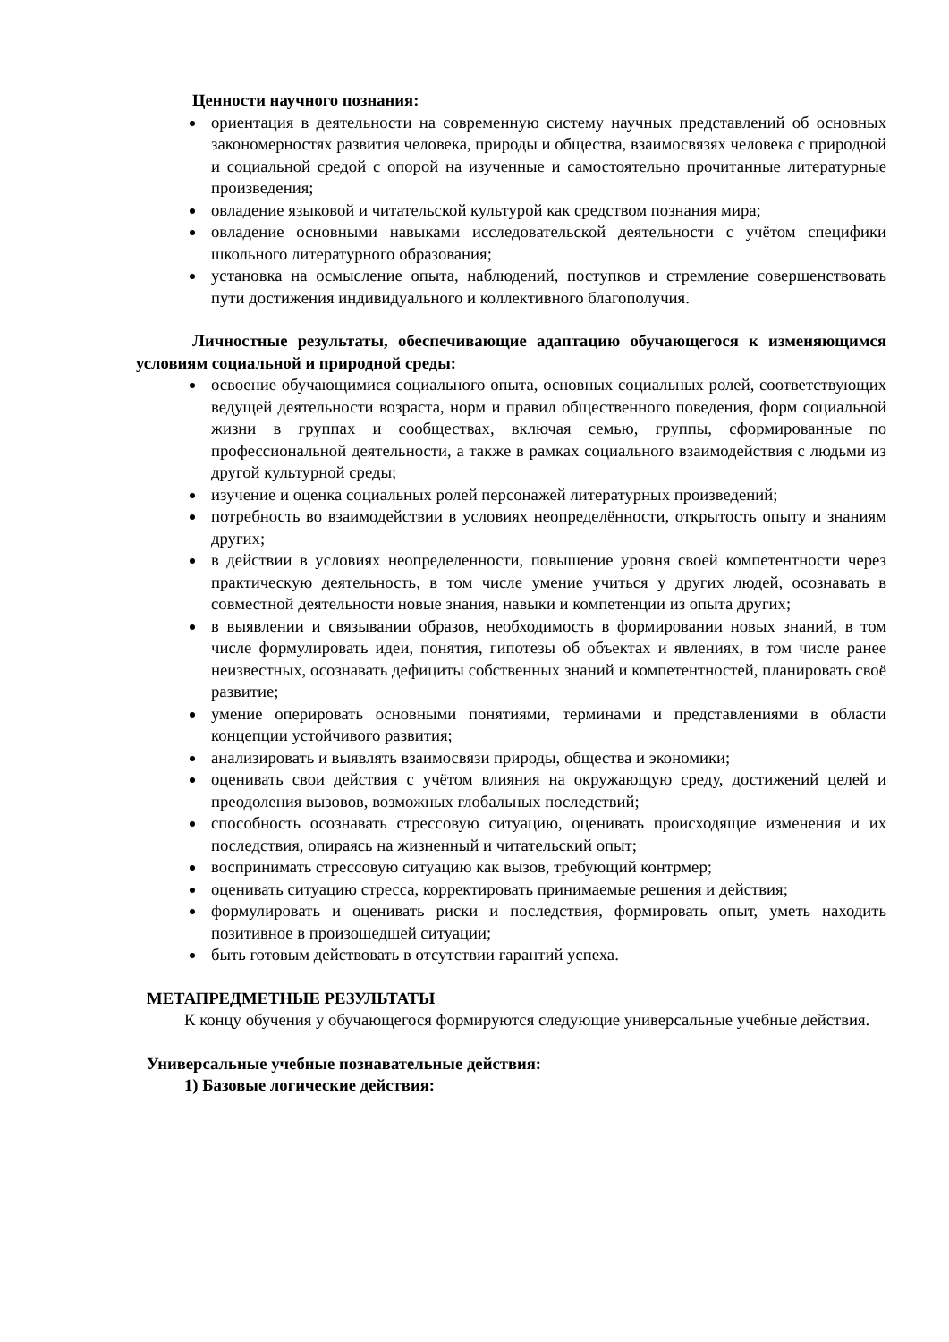Ценности научного познания:
ориентация в деятельности на современную систему научных представлений об основных закономерностях развития человека, природы и общества, взаимосвязях человека с природной и социальной средой с опорой на изученные и самостоятельно прочитанные литературные произведения;
овладение языковой и читательской культурой как средством познания мира;
овладение основными навыками исследовательской деятельности с учётом специфики школьного литературного образования;
установка на осмысление опыта, наблюдений, поступков и стремление совершенствовать пути достижения индивидуального и коллективного благополучия.
Личностные результаты, обеспечивающие адаптацию обучающегося к изменяющимся условиям социальной и природной среды:
освоение обучающимися социального опыта, основных социальных ролей, соответствующих ведущей деятельности возраста, норм и правил общественного поведения, форм социальной жизни в группах и сообществах, включая семью, группы, сформированные по профессиональной деятельности, а также в рамках социального взаимодействия с людьми из другой культурной среды;
изучение и оценка социальных ролей персонажей литературных произведений;
потребность во взаимодействии в условиях неопределённости, открытость опыту и знаниям других;
в действии в условиях неопределенности, повышение уровня своей компетентности через практическую деятельность, в том числе умение учиться у других людей, осознавать в совместной деятельности новые знания, навыки и компетенции из опыта других;
в выявлении и связывании образов, необходимость в формировании новых знаний, в том числе формулировать идеи, понятия, гипотезы об объектах и явлениях, в том числе ранее неизвестных, осознавать дефициты собственных знаний и компетентностей, планировать своё развитие;
умение оперировать основными понятиями, терминами и представлениями в области концепции устойчивого развития;
анализировать и выявлять взаимосвязи природы, общества и экономики;
оценивать свои действия с учётом влияния на окружающую среду, достижений целей и преодоления вызовов, возможных глобальных последствий;
способность осознавать стрессовую ситуацию, оценивать происходящие изменения и их последствия, опираясь на жизненный и читательский опыт;
воспринимать стрессовую ситуацию как вызов, требующий контрмер;
оценивать ситуацию стресса, корректировать принимаемые решения и действия;
формулировать и оценивать риски и последствия, формировать опыт, уметь находить позитивное в произошедшей ситуации;
быть готовым действовать в отсутствии гарантий успеха.
МЕТАПРЕДМЕТНЫЕ РЕЗУЛЬТАТЫ
К концу обучения у обучающегося формируются следующие универсальные учебные действия.
Универсальные учебные познавательные действия:
1) Базовые логические действия: